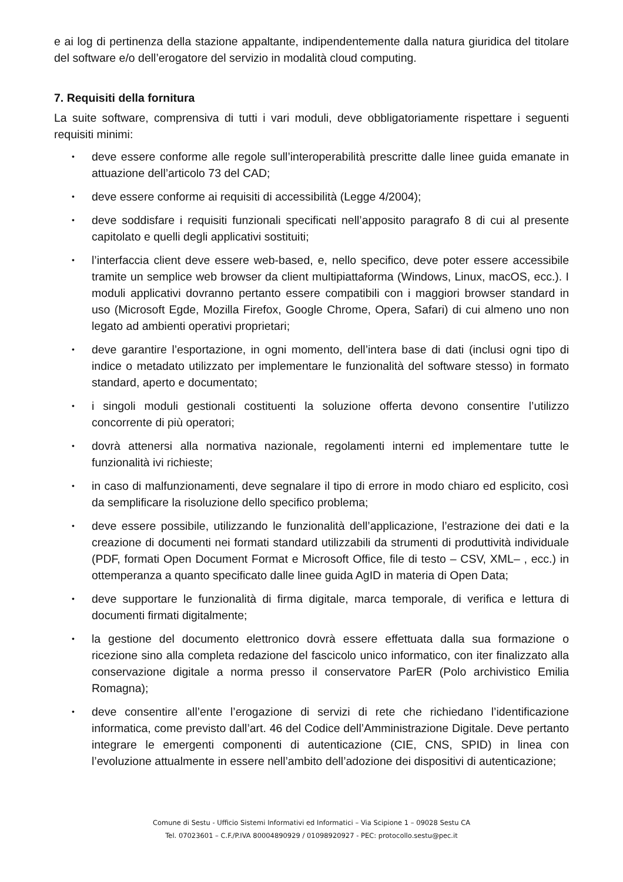e ai log di pertinenza della stazione appaltante, indipendentemente dalla natura giuridica del titolare del software e/o dell’erogatore del servizio in modalità cloud computing.
7. Requisiti della fornitura
La suite software, comprensiva di tutti i vari moduli, deve obbligatoriamente rispettare i seguenti requisiti minimi:
• deve essere conforme alle regole sull’interoperabilità prescritte dalle linee guida emanate in attuazione dell’articolo 73 del CAD;
• deve essere conforme ai requisiti di accessibilità (Legge 4/2004);
• deve soddisfare i requisiti funzionali specificati nell’apposito paragrafo 8 di cui al presente capitolato e quelli degli applicativi sostituiti;
• l’interfaccia client deve essere web-based, e, nello specifico, deve poter essere accessibile tramite un semplice web browser da client multipiattaforma (Windows, Linux, macOS, ecc.). I moduli applicativi dovranno pertanto essere compatibili con i maggiori browser standard in uso (Microsoft Egde, Mozilla Firefox, Google Chrome, Opera, Safari) di cui almeno uno non legato ad ambienti operativi proprietari;
• deve garantire l’esportazione, in ogni momento, dell’intera base di dati (inclusi ogni tipo di indice o metadato utilizzato per implementare le funzionalità del software stesso) in formato standard, aperto e documentato;
• i singoli moduli gestionali costituenti la soluzione offerta devono consentire l’utilizzo concorrente di più operatori;
• dovrà attenersi alla normativa nazionale, regolamenti interni ed implementare tutte le funzionalità ivi richieste;
• in caso di malfunzionamenti, deve segnalare il tipo di errore in modo chiaro ed esplicito, così da semplificare la risoluzione dello specifico problema;
• deve essere possibile, utilizzando le funzionalità dell’applicazione, l’estrazione dei dati e la creazione di documenti nei formati standard utilizzabili da strumenti di produttività individuale (PDF, formati Open Document Format e Microsoft Office, file di testo – CSV, XML– , ecc.) in ottemperanza a quanto specificato dalle linee guida AgID in materia di Open Data;
• deve supportare le funzionalità di firma digitale, marca temporale, di verifica e lettura di documenti firmati digitalmente;
• la gestione del documento elettronico dovrà essere effettuata dalla sua formazione o ricezione sino alla completa redazione del fascicolo unico informatico, con iter finalizzato alla conservazione digitale a norma presso il conservatore ParER (Polo archivistico Emilia Romagna);
• deve consentire all’ente l’erogazione di servizi di rete che richiedano l’identificazione informatica, come previsto dall’art. 46 del Codice dell’Amministrazione Digitale. Deve pertanto integrare le emergenti componenti di autenticazione (CIE, CNS, SPID) in linea con l’evoluzione attualmente in essere nell’ambito dell’adozione dei dispositivi di autenticazione;
Comune di Sestu - Ufficio Sistemi Informativi ed Informatici – Via Scipione 1 – 09028 Sestu CA
Tel. 07023601 – C.F./P.IVA 80004890929 / 01098920927 - PEC: protocollo.sestu@pec.it